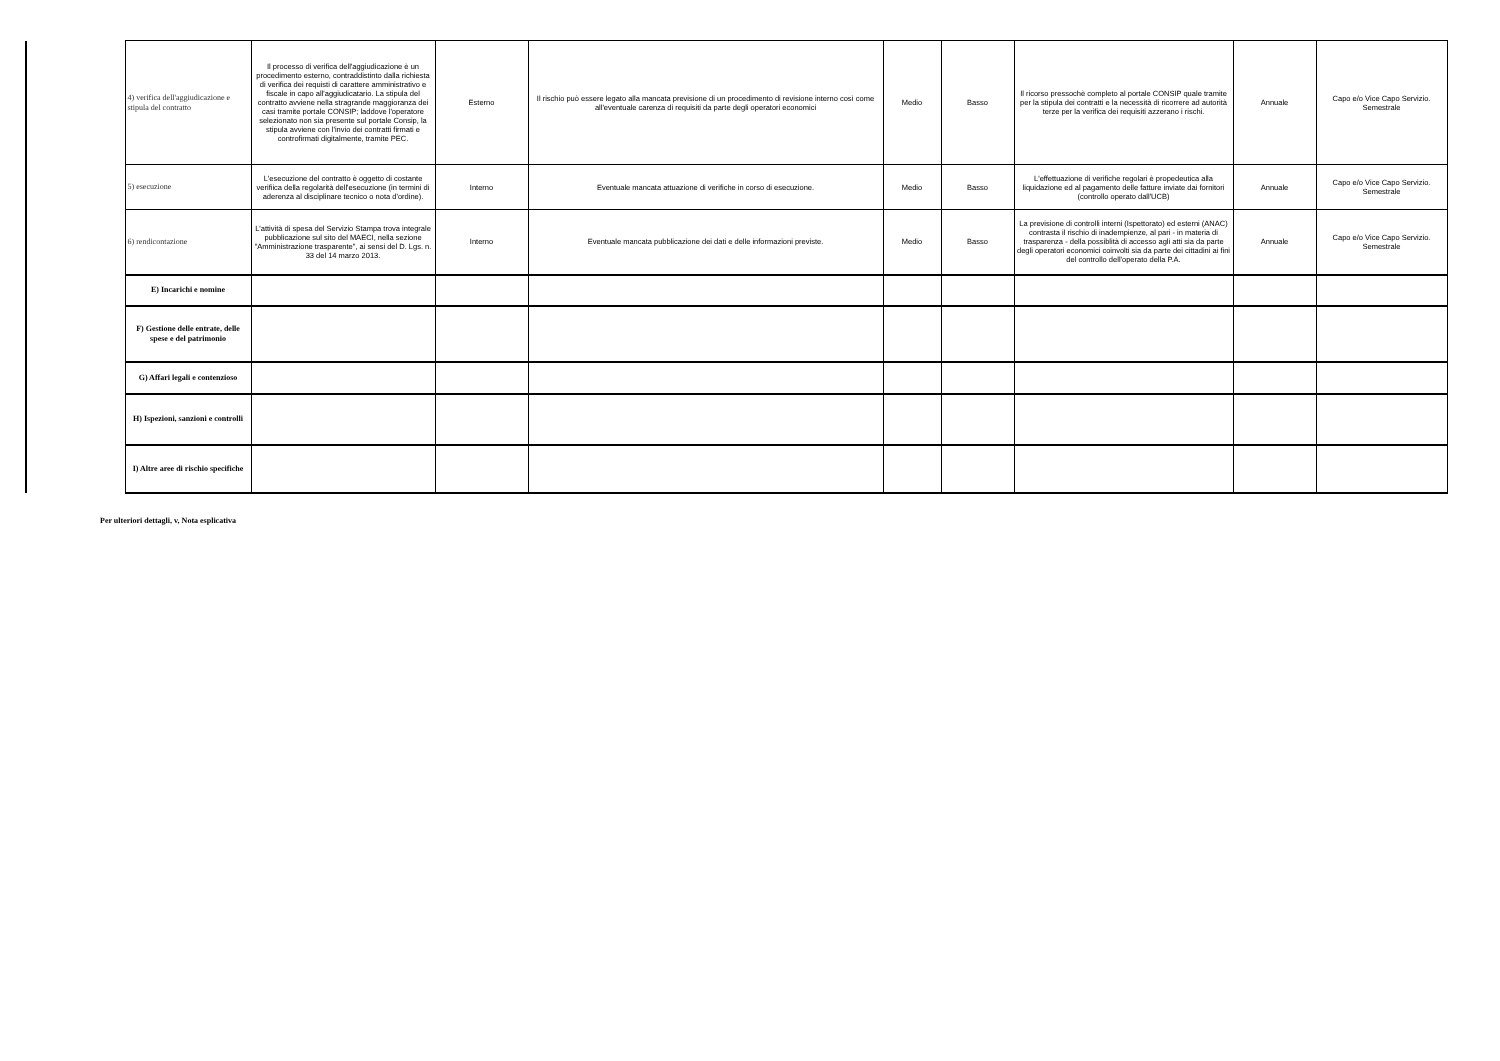| | 4) verifica dell'aggiudicazione e stipula del contratto | Il processo di verifica dell'aggiudicazione è un procedimento esterno, contraddistinto dalla richiesta di verifica dei requisti di carattere amministrativo e fiscale in capo all'aggiudicatario. La stipula del contratto avviene nella stragrande maggioranza dei casi tramite portale CONSIP; laddove l'operatore selezionato non sia presente sul portale Consip, la stipula avviene con l'invio dei contratti firmati e controfirmati digitalmente, tramite PEC. | Esterno | Il rischio può essere legato alla mancata previsione di un procedimento di revisione interno così come all'eventuale carenza di requisiti da parte degli operatori economici | Medio | Basso | Il ricorso pressochè completo al portale CONSIP quale tramite per la stipula dei contratti e la necessità di ricorrere ad autorità terze per la verifica dei requisiti azzerano i rischi. | Annuale | Capo e/o Vice Capo Servizio. Semestrale |
| | 5) esecuzione | L'esecuzione del contratto è oggetto di costante verifiica della regolarità dell'esecuzione (in termini di aderenza al disciplinare tecnico o nota d'ordine). | Interno | Eventuale mancata attuazione di verifiche in corso di esecuzione. | Medio | Basso | L'effettuazione di verifiche regolari è propedeutica alla liquidazione ed al pagamento delle fatture inviate dai fornitori (controllo operato dall'UCB) | Annuale | Capo e/o Vice Capo Servizio. Semestrale |
| | 6) rendicontazione | L'attività di spesa del Servizio Stampa trova integrale pubblicazione sul sito del MAECI, nella sezione "Amministrazione trasparente", ai sensi del D. Lgs. n. 33 del 14 marzo 2013. | Interno | Eventuale mancata pubblicazione dei dati e delle informazioni previste. | Medio | Basso | La previsione di controlli interni (Ispettorato) ed esterni (ANAC) contrasta il rischio di inadempienze, al pari - in materia di trasparenza - della possiblità di accesso agli atti sia da parte degli operatori economici coinvolti sia da parte dei cittadini ai fini del controllo dell'operato della P.A. | Annuale | Capo e/o Vice Capo Servizio. Semestrale |
| | E) Incarichi e nomine | | | | | | | | |
| | F) Gestione delle entrate, delle spese e del patrimonio | | | | | | | | |
| | G) Affari legali e contenzioso | | | | | | | | |
| | H) Ispezioni, sanzioni e controlli | | | | | | | | |
| | I) Altre aree di rischio specifiche | | | | | | | | |
Per ulteriori dettagli, v, Nota esplicativa